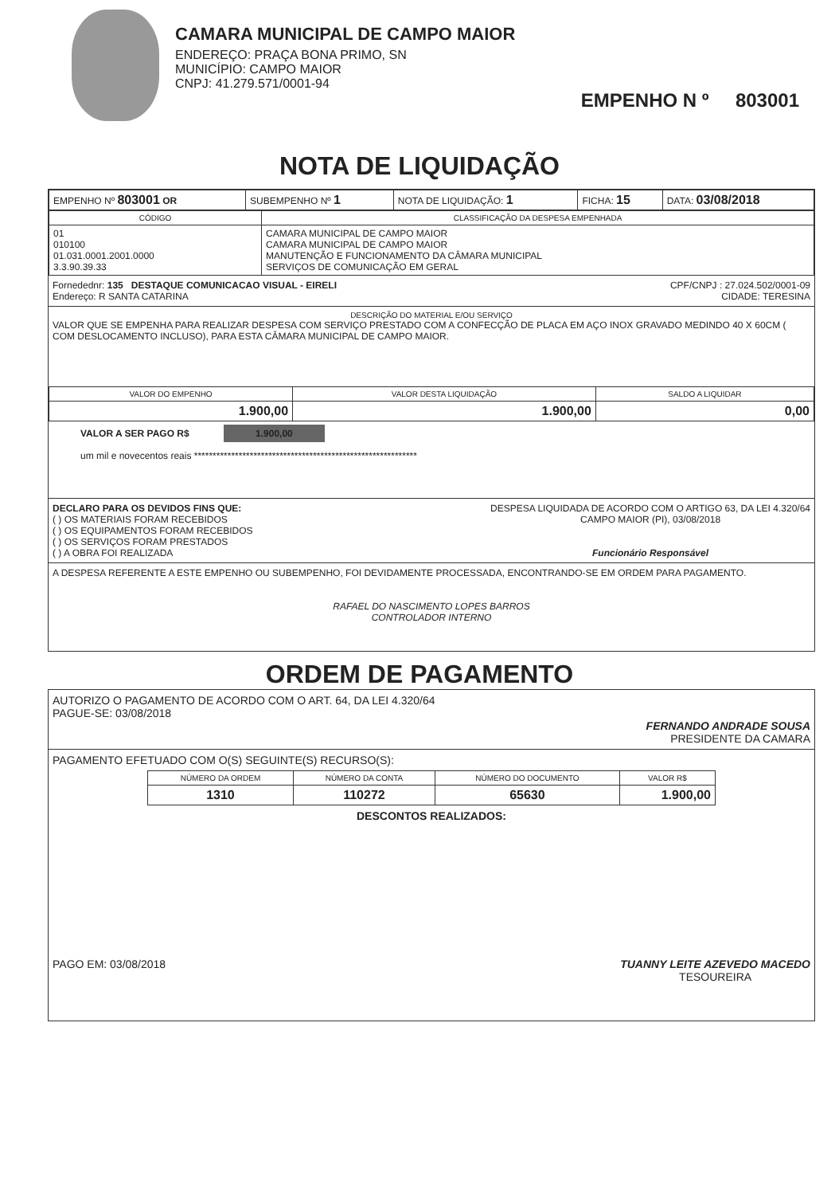CAMARA MUNICIPAL DE CAMPO MAIOR
ENDEREÇO: PRAÇA BONA PRIMO, SN
MUNICÍPIO: CAMPO MAIOR
CNPJ: 41.279.571/0001-94
EMPENHO N º 803001
NOTA DE LIQUIDAÇÃO
| EMPENHO Nº 803001 OR | SUBEMPENHO Nº 1 | NOTA DE LIQUIDAÇÃO: 1 | FICHA: 15 | DATA: 03/08/2018 |
| CÓDIGO | CLASSIFICAÇÃO DA DESPESA EMPENHADA |
| --- | --- |
| 01 010100 01.031.0001.2001.0000 3.3.90.39.33 | CAMARA MUNICIPAL DE CAMPO MAIOR CAMARA MUNICIPAL DE CAMPO MAIOR MANUTENÇÃO E FUNCIONAMENTO DA CÂMARA MUNICIPAL SERVIÇOS DE COMUNICAÇÃO EM GERAL |
Fornedednr: 135 DESTAQUE COMUNICACAO VISUAL - EIRELI CPF/CNPJ : 27.024.502/0001-09
Endereço: R SANTA CATARINA CIDADE: TERESINA
DESCRIÇÃO DO MATERIAL E/OU SERVIÇO
VALOR QUE SE EMPENHA PARA REALIZAR DESPESA COM SERVIÇO PRESTADO COM A CONFECÇÃO DE PLACA EM AÇO INOX GRAVADO MEDINDO 40 X 60CM ( COM DESLOCAMENTO INCLUSO), PARA ESTA CÂMARA MUNICIPAL DE CAMPO MAIOR.
| VALOR DO EMPENHO | VALOR DESTA LIQUIDAÇÃO | SALDO A LIQUIDAR |
| --- | --- | --- |
| 1.900,00 | 1.900,00 | 0,00 |
VALOR A SER PAGO R$ 1.900,00
um mil e novecentos reais ************************************************************
DECLARO PARA OS DEVIDOS FINS QUE:
( ) OS MATERIAIS FORAM RECEBIDOS
( ) OS EQUIPAMENTOS FORAM RECEBIDOS
( ) OS SERVIÇOS FORAM PRESTADOS
( ) A OBRA FOI REALIZADA
DESPESA LIQUIDADA DE ACORDO COM O ARTIGO 63, DA LEI 4.320/64
CAMPO MAIOR (PI), 03/08/2018
Funcionário Responsável
A DESPESA REFERENTE A ESTE EMPENHO OU SUBEMPENHO, FOI DEVIDAMENTE PROCESSADA, ENCONTRANDO-SE EM ORDEM PARA PAGAMENTO.
RAFAEL DO NASCIMENTO LOPES BARROS
CONTROLADOR INTERNO
ORDEM DE PAGAMENTO
AUTORIZO O PAGAMENTO DE ACORDO COM O ART. 64, DA LEI 4.320/64
PAGUE-SE: 03/08/2018
FERNANDO ANDRADE SOUSA
PRESIDENTE DA CAMARA
PAGAMENTO EFETUADO COM O(S) SEGUINTE(S) RECURSO(S):
| NÚMERO DA ORDEM | NÚMERO DA CONTA | NÚMERO DO DOCUMENTO | VALOR R$ |
| --- | --- | --- | --- |
| 1310 | 110272 | 65630 | 1.900,00 |
DESCONTOS REALIZADOS:
PAGO EM: 03/08/2018 TUANNY LEITE AZEVEDO MACEDO
TESOUREIRA